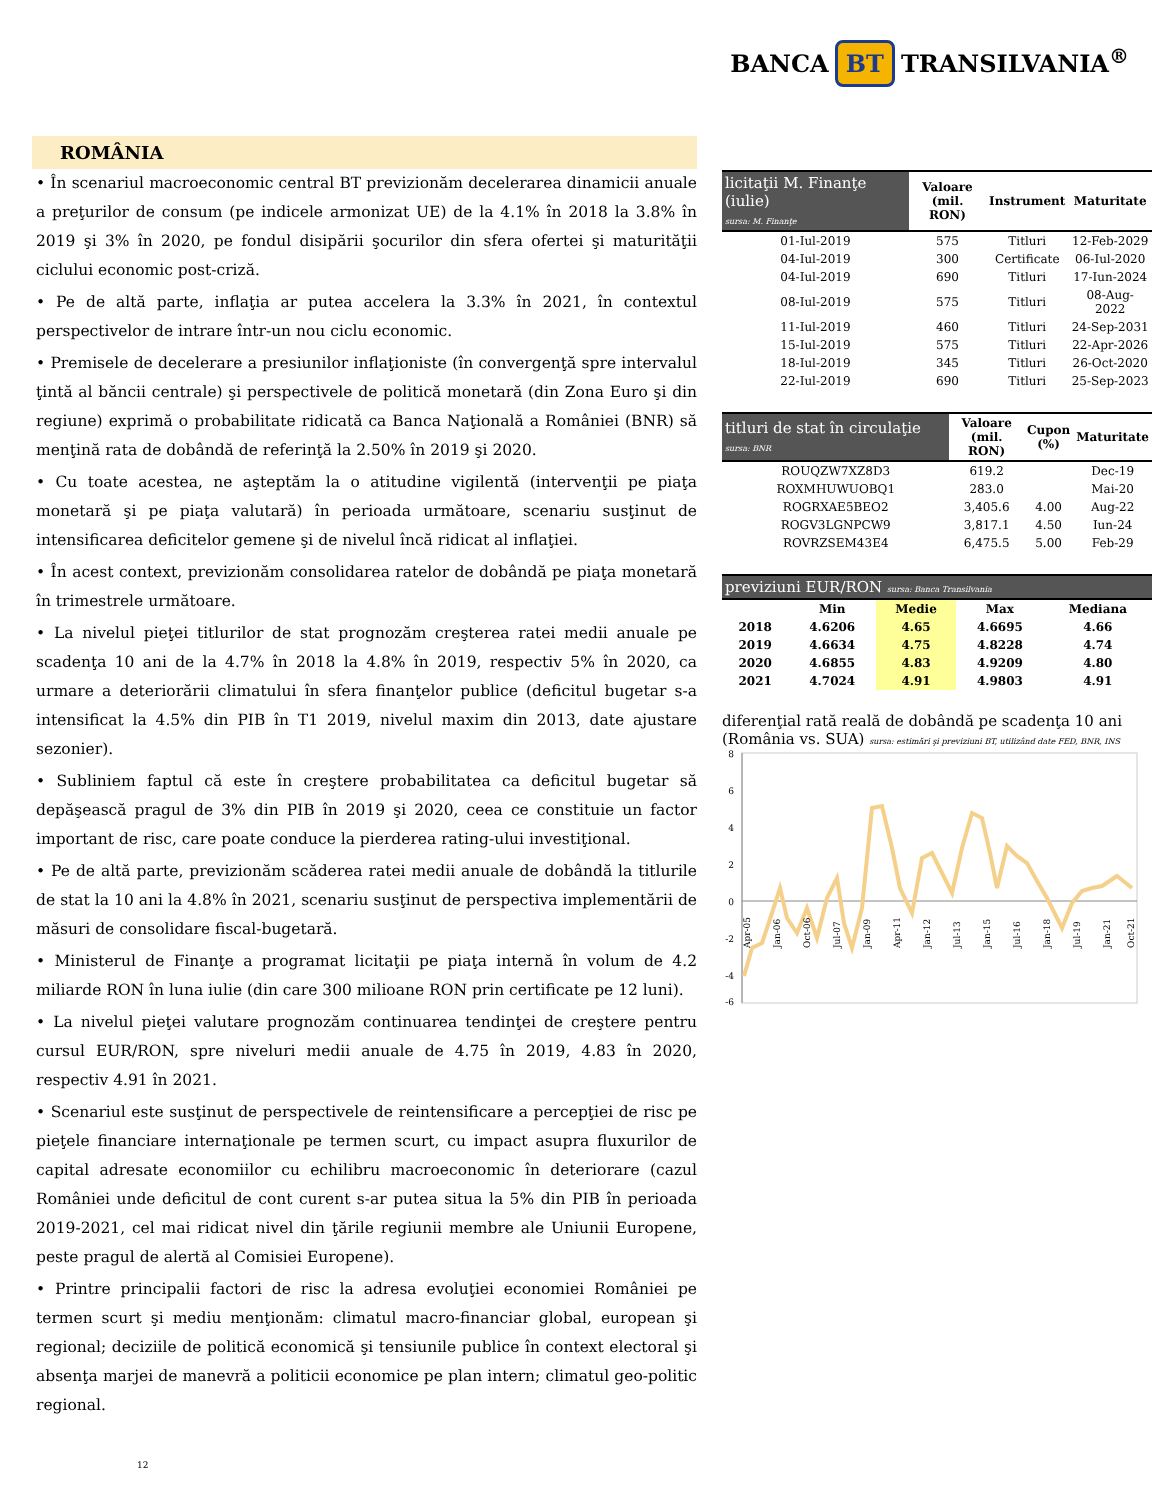BANCA BT TRANSILVANIA<sup>®</sup>
ROMÂNIA
• În scenariul macroeconomic central BT previzionăm decelerarea dinamicii anuale a preţurilor de consum (pe indicele armonizat UE) de la 4.1% în 2018 la 3.8% în 2019 şi 3% în 2020, pe fondul disipării şocurilor din sfera ofertei şi maturităţii ciclului economic post-criză.
• Pe de altă parte, inflaţia ar putea accelera la 3.3% în 2021, în contextul perspectivelor de intrare într-un nou ciclu economic.
• Premisele de decelerare a presiunilor inflaţioniste (în convergenţă spre intervalul ţintă al băncii centrale) şi perspectivele de politică monetară (din Zona Euro şi din regiune) exprimă o probabilitate ridicată ca Banca Naţională a României (BNR) să menţină rata de dobândă de referinţă la 2.50% în 2019 şi 2020.
• Cu toate acestea, ne aşteptăm la o atitudine vigilentă (intervenţii pe piaţa monetară şi pe piaţa valutară) în perioada următoare, scenariu susţinut de intensificarea deficitelor gemene şi de nivelul încă ridicat al inflaţiei.
• În acest context, previzionăm consolidarea ratelor de dobândă pe piaţa monetară în trimestrele următoare.
• La nivelul pieţei titlurilor de stat prognozăm creşterea ratei medii anuale pe scadenţa 10 ani de la 4.7% în 2018 la 4.8% în 2019, respectiv 5% în 2020, ca urmare a deteriorării climatului în sfera finanţelor publice (deficitul bugetar s-a intensificat la 4.5% din PIB în T1 2019, nivelul maxim din 2013, date ajustare sezonier).
• Subliniem faptul că este în creştere probabilitatea ca deficitul bugetar să depăşească pragul de 3% din PIB în 2019 şi 2020, ceea ce constituie un factor important de risc, care poate conduce la pierderea rating-ului investiţional.
• Pe de altă parte, previzionăm scăderea ratei medii anuale de dobândă la titlurile de stat la 10 ani la 4.8% în 2021, scenariu susţinut de perspectiva implementării de măsuri de consolidare fiscal-bugetară.
• Ministerul de Finanţe a programat licitaţii pe piaţa internă în volum de 4.2 miliarde RON în luna iulie (din care 300 milioane RON prin certificate pe 12 luni).
• La nivelul pieţei valutare prognozăm continuarea tendinţei de creştere pentru cursul EUR/RON, spre niveluri medii anuale de 4.75 în 2019, 4.83 în 2020, respectiv 4.91 în 2021.
• Scenariul este susţinut de perspectivele de reintensificare a percepţiei de risc pe pieţele financiare internaţionale pe termen scurt, cu impact asupra fluxurilor de capital adresate economiilor cu echilibru macroeconomic în deteriorare (cazul României unde deficitul de cont curent s-ar putea situa la 5% din PIB în perioada 2019-2021, cel mai ridicat nivel din ţările regiunii membre ale Uniunii Europene, peste pragul de alertă al Comisiei Europene).
• Printre principalii factori de risc la adresa evoluţiei economiei României pe termen scurt şi mediu menţionăm: climatul macro-financiar global, european şi regional; deciziile de politică economică şi tensiunile publice în context electoral şi absenţa marjei de manevră a politicii economice pe plan intern; climatul geo-politic regional.
12
| licitaţii M. Finanţe (iulie) sursa: M. Finanţe | Valoare (mil. RON) | Instrument | Maturitate |
| --- | --- | --- | --- |
| 01-Iul-2019 | 575 | Titluri | 12-Feb-2029 |
| 04-Iul-2019 | 300 | Certificate | 06-Iul-2020 |
| 04-Iul-2019 | 690 | Titluri | 17-Iun-2024 |
| 08-Iul-2019 | 575 | Titluri | 08-Aug-2022 |
| 11-Iul-2019 | 460 | Titluri | 24-Sep-2031 |
| 15-Iul-2019 | 575 | Titluri | 22-Apr-2026 |
| 18-Iul-2019 | 345 | Titluri | 26-Oct-2020 |
| 22-Iul-2019 | 690 | Titluri | 25-Sep-2023 |
| titluri de stat în circulaţie sursa: BNR | Valoare (mil. RON) | Cupon (%) | Maturitate |
| --- | --- | --- | --- |
| ROUQZW7XZ8D3 | 619.2 | | Dec-19 |
| ROXMHUWUOBQ1 | 283.0 | | Mai-20 |
| ROGRXAE5BEO2 | 3,405.6 | 4.00 | Aug-22 |
| ROGV3LGNPCW9 | 3,817.1 | 4.50 | Iun-24 |
| ROVRZSEM43E4 | 6,475.5 | 5.00 | Feb-29 |
| previziuni EUR/RON sursa: Banca Transilvania | | | | |
| --- | --- | --- | --- | --- |
| | Min | Medie | Max | Mediana |
| 2018 | 4.6206 | 4.65 | 4.6695 | 4.66 |
| 2019 | 4.6634 | 4.75 | 4.8228 | 4.74 |
| 2020 | 4.6855 | 4.83 | 4.9209 | 4.80 |
| 2021 | 4.7024 | 4.91 | 4.9803 | 4.91 |
diferenţial rată reală de dobândă pe scadenţa 10 ani (România vs. SUA) sursa: estimări şi previziuni BT, utilizând date FED, BNR, INS
8
6
4
2
0
-2
-4
-6
Apr-05
Jan-06
Oct-06
Jul-07
Jan-09
Apr-11
Jan-12
Jul-13
Jan-15
Jul-16
Jan-18
Jul-19
Jan-21
Oct-21